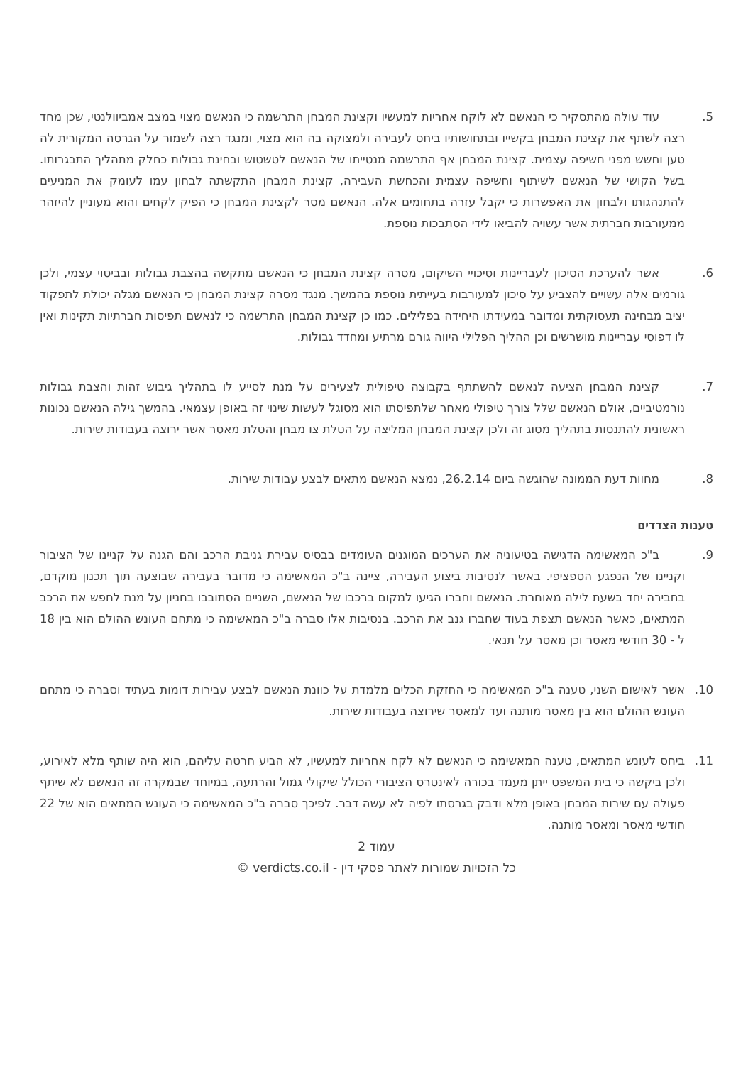5. עוד עולה מהתסקיר כי הנאשם לא לוקח אחריות למעשיו וקצינת המבחן התרשמה כי הנאשם מצוי במצב אמביוולנטי, שכן מחד רצה לשתף את קצינת המבחן בקשייו ובתחושותיו ביחס לעבירה ולמצוקה בה הוא מצוי, ומנגד רצה לשמור על הגרסה המקורית לה טען וחשש מפני חשיפה עצמית. קצינת המבחן אף התרשמה מנטייתו של הנאשם לטשטוש ובחינת גבולות כחלק מתהליך התבגרותו. בשל הקושי של הנאשם לשיתוף וחשיפה עצמית והכחשת העבירה, קצינת המבחן התקשתה לבחון עמו לעומק את המניעים להתנהגותו ולבחון את האפשרות כי יקבל עזרה בתחומים אלה. הנאשם מסר לקצינת המבחן כי הפיק לקחים והוא מעוניין להיזהר ממעורבות חברתית אשר עשויה להביאו לידי הסתבכות נוספת.
6. אשר להערכת הסיכון לעבריינות וסיכויי השיקום, מסרה קצינת המבחן כי הנאשם מתקשה בהצבת גבולות ובביטוי עצמי, ולכן גורמים אלה עשויים להצביע על סיכון למעורבות בעייתית נוספת בהמשך. מנגד מסרה קצינת המבחן כי הנאשם מגלה יכולת לתפקוד יציב מבחינה תעסוקתית ומדובר במעידתו היחידה בפלילים. כמו כן קצינת המבחן התרשמה כי לנאשם תפיסות חברתיות תקינות ואין לו דפוסי עבריינות מושרשים וכן ההליך הפלילי היווה גורם מרתיע ומחדד גבולות.
7. קצינת המבחן הציעה לנאשם להשתתף בקבוצה טיפולית לצעירים על מנת לסייע לו בתהליך גיבוש זהות והצבת גבולות נורמטיביים, אולם הנאשם שלל צורך טיפולי מאחר שלתפיסתו הוא מסוגל לעשות שינוי זה באופן עצמאי. בהמשך גילה הנאשם נכונות ראשונית להתנסות בתהליך מסוג זה ולכן קצינת המבחן המליצה על הטלת צו מבחן והטלת מאסר אשר ירוצה בעבודות שירות.
8. מחוות דעת הממונה שהוגשה ביום 26.2.14, נמצא הנאשם מתאים לבצע עבודות שירות.
טענות הצדדים
9. ב"כ המאשימה הדגישה בטיעוניה את הערכים המוגנים העומדים בבסיס עבירת גניבת הרכב והם הגנה על קניינו של הציבור וקניינו של הנפגע הספציפי. באשר לנסיבות ביצוע העבירה, ציינה ב"כ המאשימה כי מדובר בעבירה שבוצעה תוך תכנון מוקדם, בחבירה יחד בשעת לילה מאוחרת. הנאשם וחברו הגיעו למקום ברכבו של הנאשם, השניים הסתובבו בחניון על מנת לחפש את הרכב המתאים, כאשר הנאשם תצפת בעוד שחברו גנב את הרכב. בנסיבות אלו סברה ב"כ המאשימה כי מתחם העונש ההולם הוא בין 18 ל - 30 חודשי מאסר וכן מאסר על תנאי.
10. אשר לאישום השני, טענה ב"כ המאשימה כי החזקת הכלים מלמדת על כוונת הנאשם לבצע עבירות דומות בעתיד וסברה כי מתחם העונש ההולם הוא בין מאסר מותנה ועד למאסר שירוצה בעבודות שירות.
11. ביחס לעונש המתאים, טענה המאשימה כי הנאשם לא לקח אחריות למעשיו, לא הביע חרטה עליהם, הוא היה שותף מלא לאירוע, ולכן ביקשה כי בית המשפט ייתן מעמד בכורה לאינטרס הציבורי הכולל שיקולי גמול והרתעה, במיוחד שבמקרה זה הנאשם לא שיתף פעולה עם שירות המבחן באופן מלא ודבק בגרסתו לפיה לא עשה דבר. לפיכך סברה ב"כ המאשימה כי העונש המתאים הוא של 22 חודשי מאסר ומאסר מותנה.
עמוד 2
כל הזכויות שמורות לאתר פסקי דין - verdicts.co.il ©